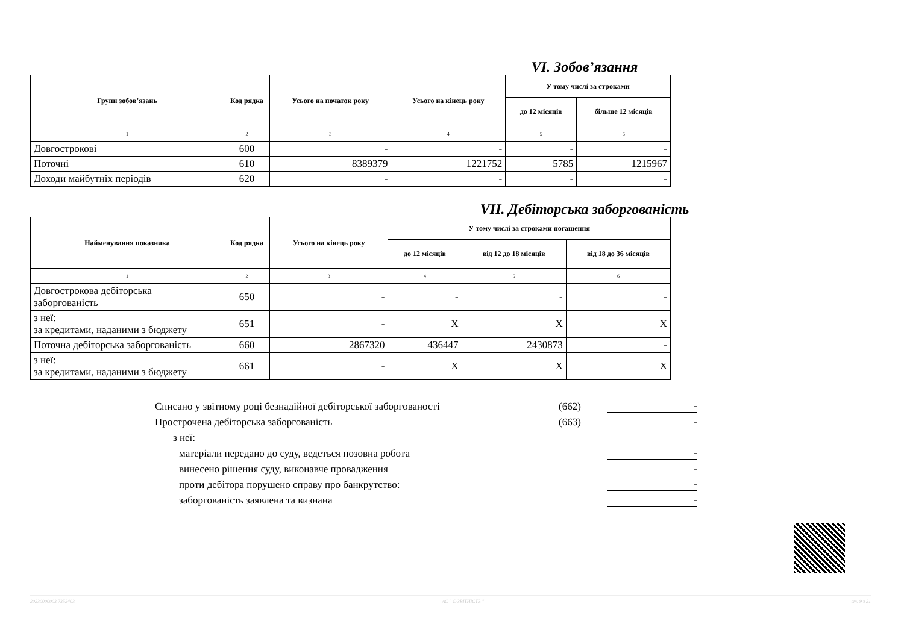VI. Зобов’язання
| Групи зобов’язань | Код рядка | Усього на початок року | Усього на кінець року | У тому числі за строками | |
| --- | --- | --- | --- | --- | --- |
| | | | | до 12 місяців | більше 12 місяців |
| 1 | 2 | 3 | 4 | 5 | 6 |
| Довгострокові | 600 | - | - | - | - |
| Поточні | 610 | 8389379 | 1221752 | 5785 | 1215967 |
| Доходи майбутніх періодів | 620 | - | - | - | - |
VII. Дебіторська заборгованість
| Найменування показника | Код рядка | Усього на кінець року | У тому числі за строками погашення | | |
| --- | --- | --- | --- | --- | --- |
| | | | до 12 місяців | від 12 до 18 місяців | від 18 до 36 місяців |
| 1 | 2 | 3 | 4 | 5 | 6 |
| Довгострокова дебіторська заборгованість | 650 | - | - | - | - |
| з неї: за кредитами, наданими з бюджету | 651 | - | X | X | X |
| Поточна дебіторська заборгованість | 660 | 2867320 | 436447 | 2430873 | - |
| з неї: за кредитами, наданими з бюджету | 661 | - | X | X | X |
Списано у звітному році безнадійної дебіторської заборгованості (662) -
Прострочена дебіторська заборгованість (663) -
з неї:
матеріали передано до суду, ведеться позовна робота -
винесено рішення суду, виконавче провадження -
проти дебітора порушено справу про банкрутство: -
заборгованість заявлена та визнана -
20230000003 7352403 АС " Є-ЗВІТНІСТЬ " ст. 9 з 21